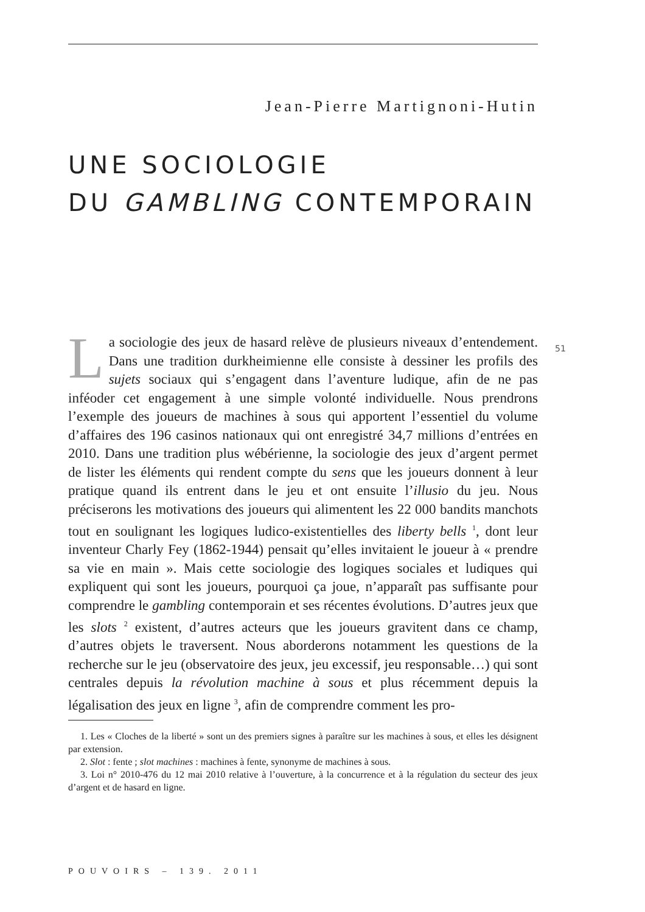Jean-Pierre Martignoni-Hutin
UNE SOCIOLOGIE
DU GAMBLING CONTEMPORAIN
51
La sociologie des jeux de hasard relève de plusieurs niveaux d’entendement. Dans une tradition durkheimienne elle consiste à dessiner les profils des sujets sociaux qui s’engagent dans l’aventure ludique, afin de ne pas inféoder cet engagement à une simple volonté individuelle. Nous prendrons l’exemple des joueurs de machines à sous qui apportent l’essentiel du volume d’affaires des 196 casinos nationaux qui ont enregistré 34,7 millions d’entrées en 2010. Dans une tradition plus wébérienne, la sociologie des jeux d’argent permet de lister les éléments qui rendent compte du sens que les joueurs donnent à leur pratique quand ils entrent dans le jeu et ont ensuite l’illusio du jeu. Nous préciserons les motivations des joueurs qui alimentent les 22 000 bandits manchots tout en soulignant les logiques ludico-existentielles des liberty bells <sup>1</sup>, dont leur inventeur Charly Fey (1862-1944) pensait qu’elles invitaient le joueur à « prendre sa vie en main ». Mais cette sociologie des logiques sociales et ludiques qui expliquent qui sont les joueurs, pourquoi ça joue, n’apparaît pas suffisante pour comprendre le gambling contemporain et ses récentes évolutions. D’autres jeux que les slots <sup>2</sup> existent, d’autres acteurs que les joueurs gravitent dans ce champ, d’autres objets le traversent. Nous aborderons notamment les questions de la recherche sur le jeu (observatoire des jeux, jeu excessif, jeu responsable…) qui sont centrales depuis la révolution machine à sous et plus récemment depuis la légalisation des jeux en ligne <sup>3</sup>, afin de comprendre comment les pro-
1. Les « Cloches de la liberté » sont un des premiers signes à paraître sur les machines à sous, et elles les désignent par extension.
2. Slot : fente ; slot machines : machines à fente, synonyme de machines à sous.
3. Loi n° 2010-476 du 12 mai 2010 relative à l’ouverture, à la concurrence et à la régulation du secteur des jeux d’argent et de hasard en ligne.
POUVOIRS – 139. 2011